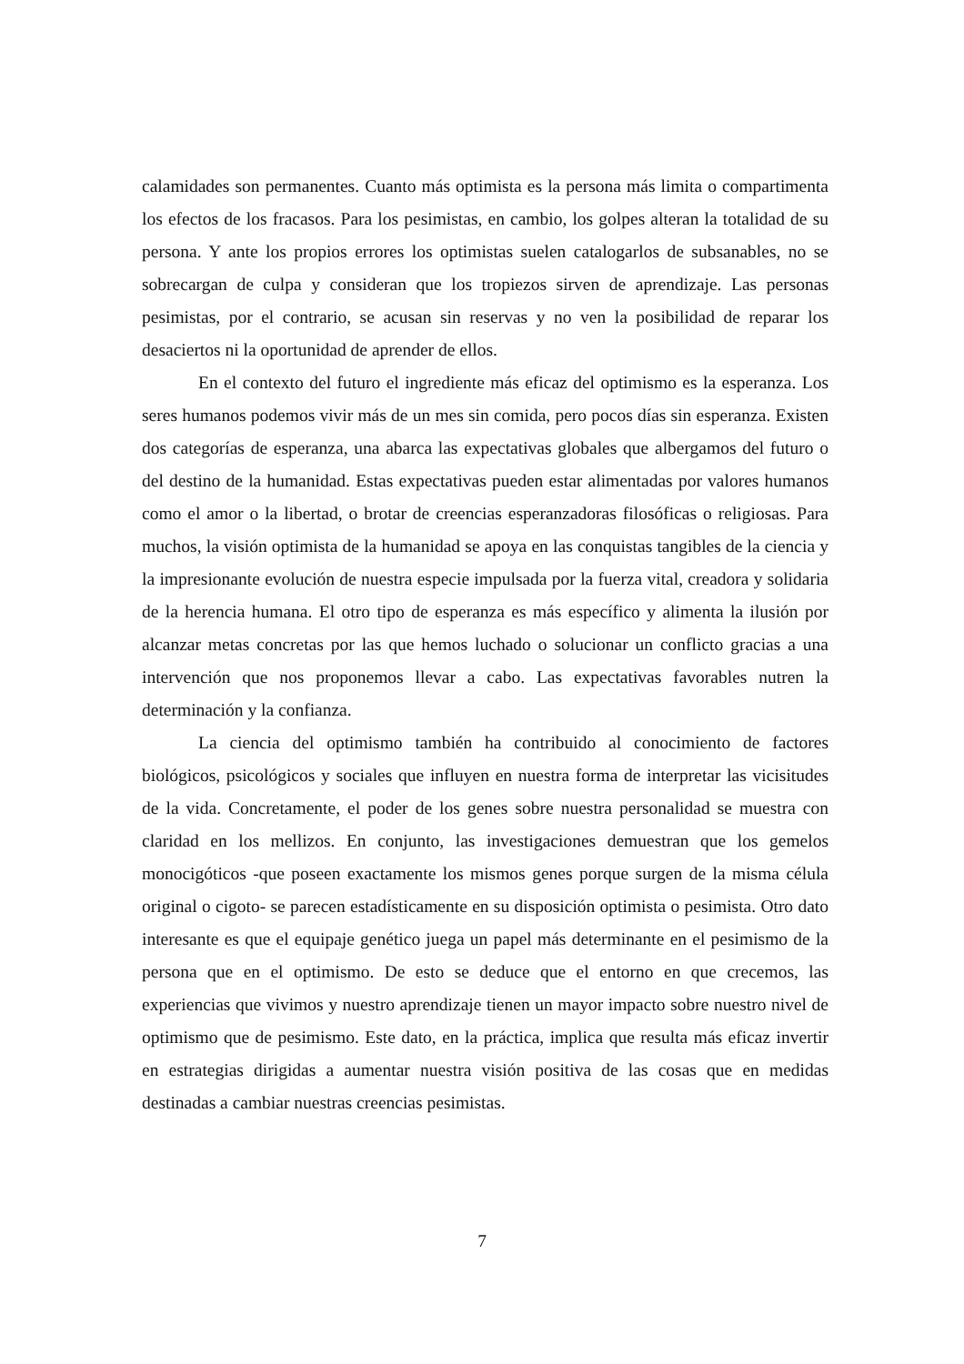calamidades son permanentes. Cuanto más optimista es la persona más limita o compartimenta los efectos de los fracasos. Para los pesimistas, en cambio, los golpes alteran la totalidad de su persona. Y ante los propios errores los optimistas suelen catalogarlos de subsanables, no se sobrecargan de culpa y consideran que los tropiezos sirven de aprendizaje. Las personas pesimistas, por el contrario, se acusan sin reservas y no ven la posibilidad de reparar los desaciertos ni la oportunidad de aprender de ellos.
En el contexto del futuro el ingrediente más eficaz del optimismo es la esperanza. Los seres humanos podemos vivir más de un mes sin comida, pero pocos días sin esperanza. Existen dos categorías de esperanza, una abarca las expectativas globales que albergamos del futuro o del destino de la humanidad. Estas expectativas pueden estar alimentadas por valores humanos como el amor o la libertad, o brotar de creencias esperanzadoras filosóficas o religiosas. Para muchos, la visión optimista de la humanidad se apoya en las conquistas tangibles de la ciencia y la impresionante evolución de nuestra especie impulsada por la fuerza vital, creadora y solidaria de la herencia humana. El otro tipo de esperanza es más específico y alimenta la ilusión por alcanzar metas concretas por las que hemos luchado o solucionar un conflicto gracias a una intervención que nos proponemos llevar a cabo. Las expectativas favorables nutren la determinación y la confianza.
La ciencia del optimismo también ha contribuido al conocimiento de factores biológicos, psicológicos y sociales que influyen en nuestra forma de interpretar las vicisitudes de la vida. Concretamente, el poder de los genes sobre nuestra personalidad se muestra con claridad en los mellizos. En conjunto, las investigaciones demuestran que los gemelos monocigóticos -que poseen exactamente los mismos genes porque surgen de la misma célula original o cigoto- se parecen estadísticamente en su disposición optimista o pesimista. Otro dato interesante es que el equipaje genético juega un papel más determinante en el pesimismo de la persona que en el optimismo. De esto se deduce que el entorno en que crecemos, las experiencias que vivimos y nuestro aprendizaje tienen un mayor impacto sobre nuestro nivel de optimismo que de pesimismo. Este dato, en la práctica, implica que resulta más eficaz invertir en estrategias dirigidas a aumentar nuestra visión positiva de las cosas que en medidas destinadas a cambiar nuestras creencias pesimistas.
7